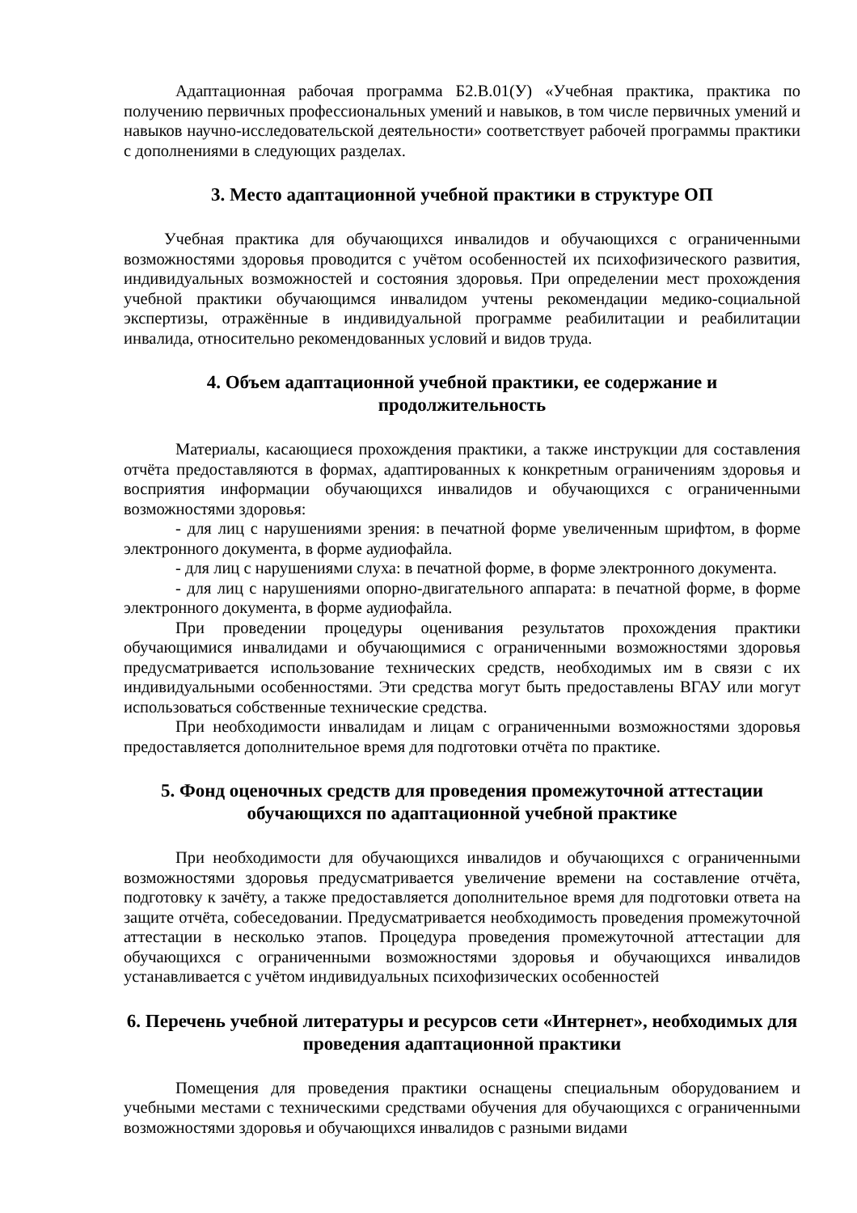Адаптационная рабочая программа Б2.В.01(У) «Учебная практика, практика по получению первичных профессиональных умений и навыков, в том числе первичных умений и навыков научно-исследовательской деятельности» соответствует рабочей программы практики с дополнениями в следующих разделах.
3. Место адаптационной учебной практики в структуре ОП
Учебная практика для обучающихся инвалидов и обучающихся с ограниченными возможностями здоровья проводится с учётом особенностей их психофизического развития, индивидуальных возможностей и состояния здоровья. При определении мест прохождения учебной практики обучающимся инвалидом учтены рекомендации медико-социальной экспертизы, отражённые в индивидуальной программе реабилитации и реабилитации инвалида, относительно рекомендованных условий и видов труда.
4. Объем адаптационной учебной практики, ее содержание и продолжительность
Материалы, касающиеся прохождения практики, а также инструкции для составления отчёта предоставляются в формах, адаптированных к конкретным ограничениям здоровья и восприятия информации обучающихся инвалидов и обучающихся с ограниченными возможностями здоровья:
- для лиц с нарушениями зрения: в печатной форме увеличенным шрифтом, в форме электронного документа, в форме аудиофайла.
- для лиц с нарушениями слуха: в печатной форме, в форме электронного документа.
- для лиц с нарушениями опорно-двигательного аппарата: в печатной форме, в форме электронного документа, в форме аудиофайла.
При проведении процедуры оценивания результатов прохождения практики обучающимися инвалидами и обучающимися с ограниченными возможностями здоровья предусматривается использование технических средств, необходимых им в связи с их индивидуальными особенностями. Эти средства могут быть предоставлены ВГАУ или могут использоваться собственные технические средства.
При необходимости инвалидам и лицам с ограниченными возможностями здоровья предоставляется дополнительное время для подготовки отчёта по практике.
5. Фонд оценочных средств для проведения промежуточной аттестации обучающихся по адаптационной учебной практике
При необходимости для обучающихся инвалидов и обучающихся с ограниченными возможностями здоровья предусматривается увеличение времени на составление отчёта, подготовку к зачёту, а также предоставляется дополнительное время для подготовки ответа на защите отчёта, собеседовании. Предусматривается необходимость проведения промежуточной аттестации в несколько этапов. Процедура проведения промежуточной аттестации для обучающихся с ограниченными возможностями здоровья и обучающихся инвалидов устанавливается с учётом индивидуальных психофизических особенностей
6. Перечень учебной литературы и ресурсов сети «Интернет», необходимых для проведения адаптационной практики
Помещения для проведения практики оснащены специальным оборудованием и учебными местами с техническими средствами обучения для обучающихся с ограниченными возможностями здоровья и обучающихся инвалидов с разными видами